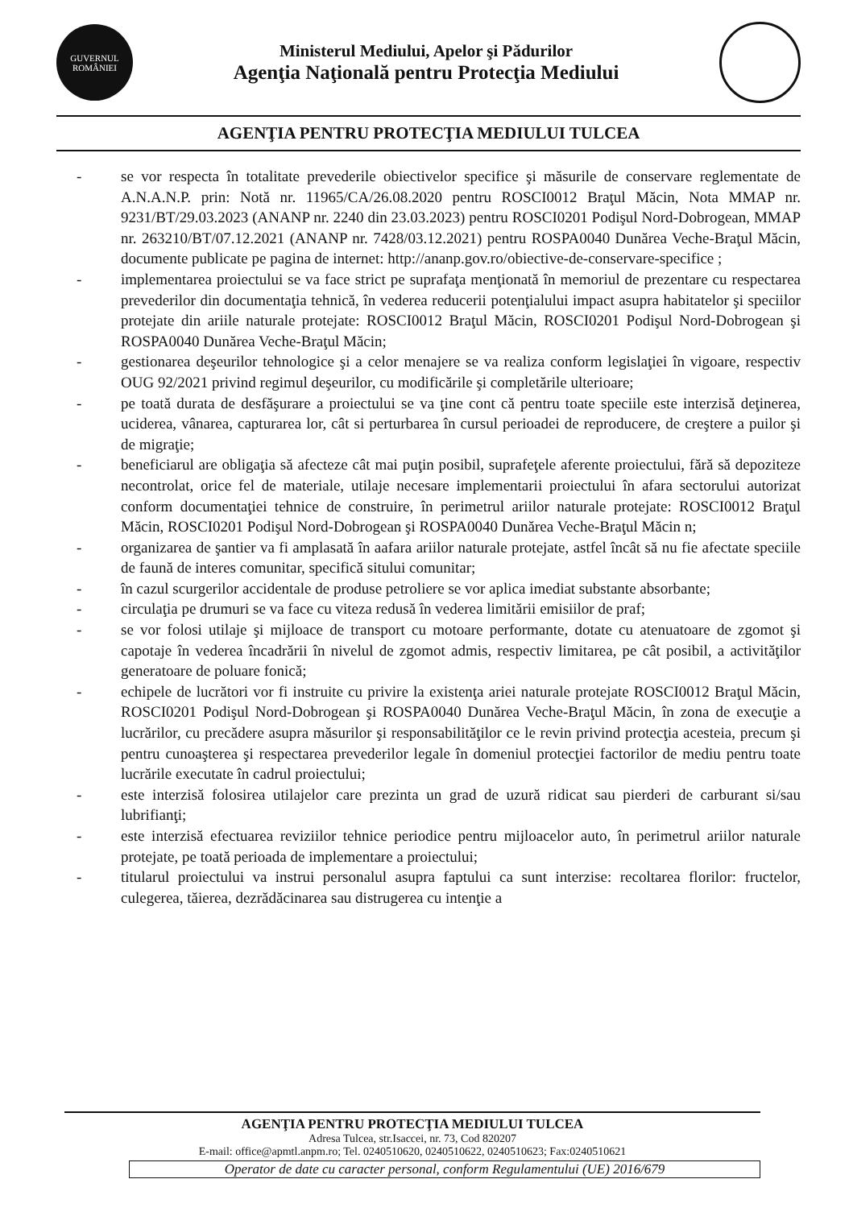GUVERNUL
ROMÂNIEI
Ministerul Mediului, Apelor şi Pădurilor
Agenţia Naţională pentru Protecţia Mediului
AGENŢIA PENTRU PROTECŢIA MEDIULUI TULCEA
- se vor respecta în totalitate prevederile obiectivelor specifice şi măsurile de conservare reglementate de A.N.A.N.P. prin: Notă nr. 11965/CA/26.08.2020 pentru ROSCI0012 Braţul Măcin, Nota MMAP nr. 9231/BT/29.03.2023 (ANANP nr. 2240 din 23.03.2023) pentru ROSCI0201 Podişul Nord-Dobrogean, MMAP nr. 263210/BT/07.12.2021 (ANANP nr. 7428/03.12.2021) pentru ROSPA0040 Dunărea Veche-Braţul Măcin, documente publicate pe pagina de internet: http://ananp.gov.ro/obiective-de-conservare-specifice ;
- implementarea proiectului se va face strict pe suprafaţa menţionată în memoriul de prezentare cu respectarea prevederilor din documentaţia tehnică, în vederea reducerii potenţialului impact asupra habitatelor şi speciilor protejate din ariile naturale protejate: ROSCI0012 Braţul Măcin, ROSCI0201 Podişul Nord-Dobrogean şi ROSPA0040 Dunărea Veche-Braţul Măcin;
- gestionarea deşeurilor tehnologice şi a celor menajere se va realiza conform legislaţiei în vigoare, respectiv OUG 92/2021 privind regimul deşeurilor, cu modificările şi completările ulterioare;
- pe toată durata de desfăşurare a proiectului se va ţine cont că pentru toate speciile este interzisă deţinerea, uciderea, vânarea, capturarea lor, cât si perturbarea în cursul perioadei de reproducere, de creştere a puilor şi de migraţie;
- beneficiarul are obligaţia să afecteze cât mai puţin posibil, suprafeţele aferente proiectului, fără să depoziteze necontrolat, orice fel de materiale, utilaje necesare implementarii proiectului în afara sectorului autorizat conform documentaţiei tehnice de construire, în perimetrul ariilor naturale protejate: ROSCI0012 Braţul Măcin, ROSCI0201 Podişul Nord-Dobrogean şi ROSPA0040 Dunărea Veche-Braţul Măcin n;
- organizarea de şantier va fi amplasată în aafara ariilor naturale protejate, astfel încât să nu fie afectate speciile de faună de interes comunitar, specifică sitului comunitar;
- în cazul scurgerilor accidentale de produse petroliere se vor aplica imediat substante absorbante;
- circulaţia pe drumuri se va face cu viteza redusă în vederea limitării emisiilor de praf;
- se vor folosi utilaje şi mijloace de transport cu motoare performante, dotate cu atenuatoare de zgomot şi capotaje în vederea încadrării în nivelul de zgomot admis, respectiv limitarea, pe cât posibil, a activităţilor generatoare de poluare fonică;
- echipele de lucrători vor fi instruite cu privire la existenţa ariei naturale protejate ROSCI0012 Braţul Măcin, ROSCI0201 Podişul Nord-Dobrogean şi ROSPA0040 Dunărea Veche-Braţul Măcin, în zona de execuţie a lucrărilor, cu precădere asupra măsurilor şi responsabilităţilor ce le revin privind protecţia acesteia, precum şi pentru cunoaşterea şi respectarea prevederilor legale în domeniul protecţiei factorilor de mediu pentru toate lucrările executate în cadrul proiectului;
- este interzisă folosirea utilajelor care prezinta un grad de uzură ridicat sau pierderi de carburant si/sau lubrifianţi;
- este interzisă efectuarea reviziilor tehnice periodice pentru mijloacelor auto, în perimetrul ariilor naturale protejate, pe toată perioada de implementare a proiectului;
- titularul proiectului va instrui personalul asupra faptului ca sunt interzise: recoltarea florilor: fructelor, culegerea, tăierea, dezrădăcinarea sau distrugerea cu intenţie a
AGENŢIA PENTRU PROTECŢIA MEDIULUI TULCEA
Adresa Tulcea, str.Isaccei, nr. 73, Cod 820207
E-mail: office@apmtl.anpm.ro; Tel. 0240510620, 0240510622, 0240510623; Fax:0240510621
Operator de date cu caracter personal, conform Regulamentului (UE) 2016/679